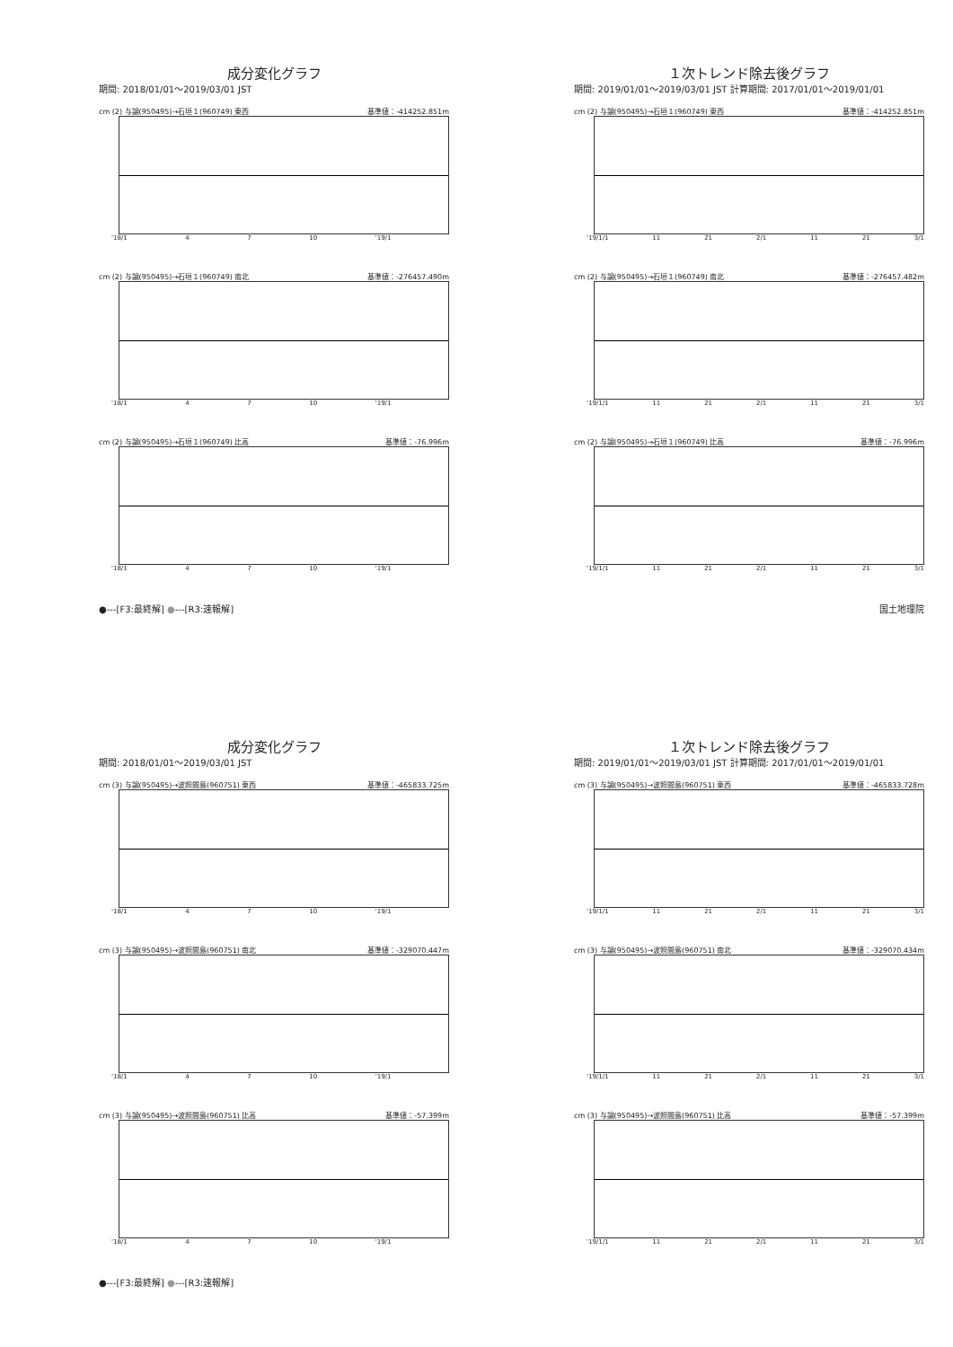成分変化グラフ
期間: 2018/01/01～2019/03/01 JST
cm (2) 与論(950495)→石垣１(960749) 東西 基準値：-414252.851m
'18/1 4 7 10 '19/1
cm (2) 与論(950495)→石垣１(960749) 南北 基準値：-276457.490m
'18/1 4 7 10 '19/1
cm (2) 与論(950495)→石垣１(960749) 比高 基準値：-76.996m
'18/1 4 7 10 '19/1
１次トレンド除去後グラフ
期間: 2019/01/01～2019/03/01 JST 計算期間: 2017/01/01～2019/01/01
cm (2) 与論(950495)→石垣１(960749) 東西 基準値：-414252.851m
'19/1/1 11 21 2/1 11 21 3/1
cm (2) 与論(950495)→石垣１(960749) 南北 基準値：-276457.482m
'19/1/1 11 21 2/1 11 21 3/1
cm (2) 与論(950495)→石垣１(960749) 比高 基準値：-76.996m
'19/1/1 11 21 2/1 11 21 3/1
●---[F3:最終解] ●---[R3:速報解] 国土地理院
成分変化グラフ
期間: 2018/01/01～2019/03/01 JST
cm (3) 与論(950495)→波照間島(960751) 東西 基準値：-465833.725m
'18/1 4 7 10 '19/1
cm (3) 与論(950495)→波照間島(960751) 南北 基準値：-329070.447m
'18/1 4 7 10 '19/1
cm (3) 与論(950495)→波照間島(960751) 比高 基準値：-57.399m
'18/1 4 7 10 '19/1
１次トレンド除去後グラフ
期間: 2019/01/01～2019/03/01 JST 計算期間: 2017/01/01～2019/01/01
cm (3) 与論(950495)→波照間島(960751) 東西 基準値：-465833.728m
'19/1/1 11 21 2/1 11 21 3/1
cm (3) 与論(950495)→波照間島(960751) 南北 基準値：-329070.434m
'19/1/1 11 21 2/1 11 21 3/1
cm (3) 与論(950495)→波照間島(960751) 比高 基準値：-57.399m
'19/1/1 11 21 2/1 11 21 3/1
●---[F3:最終解] ●---[R3:速報解]